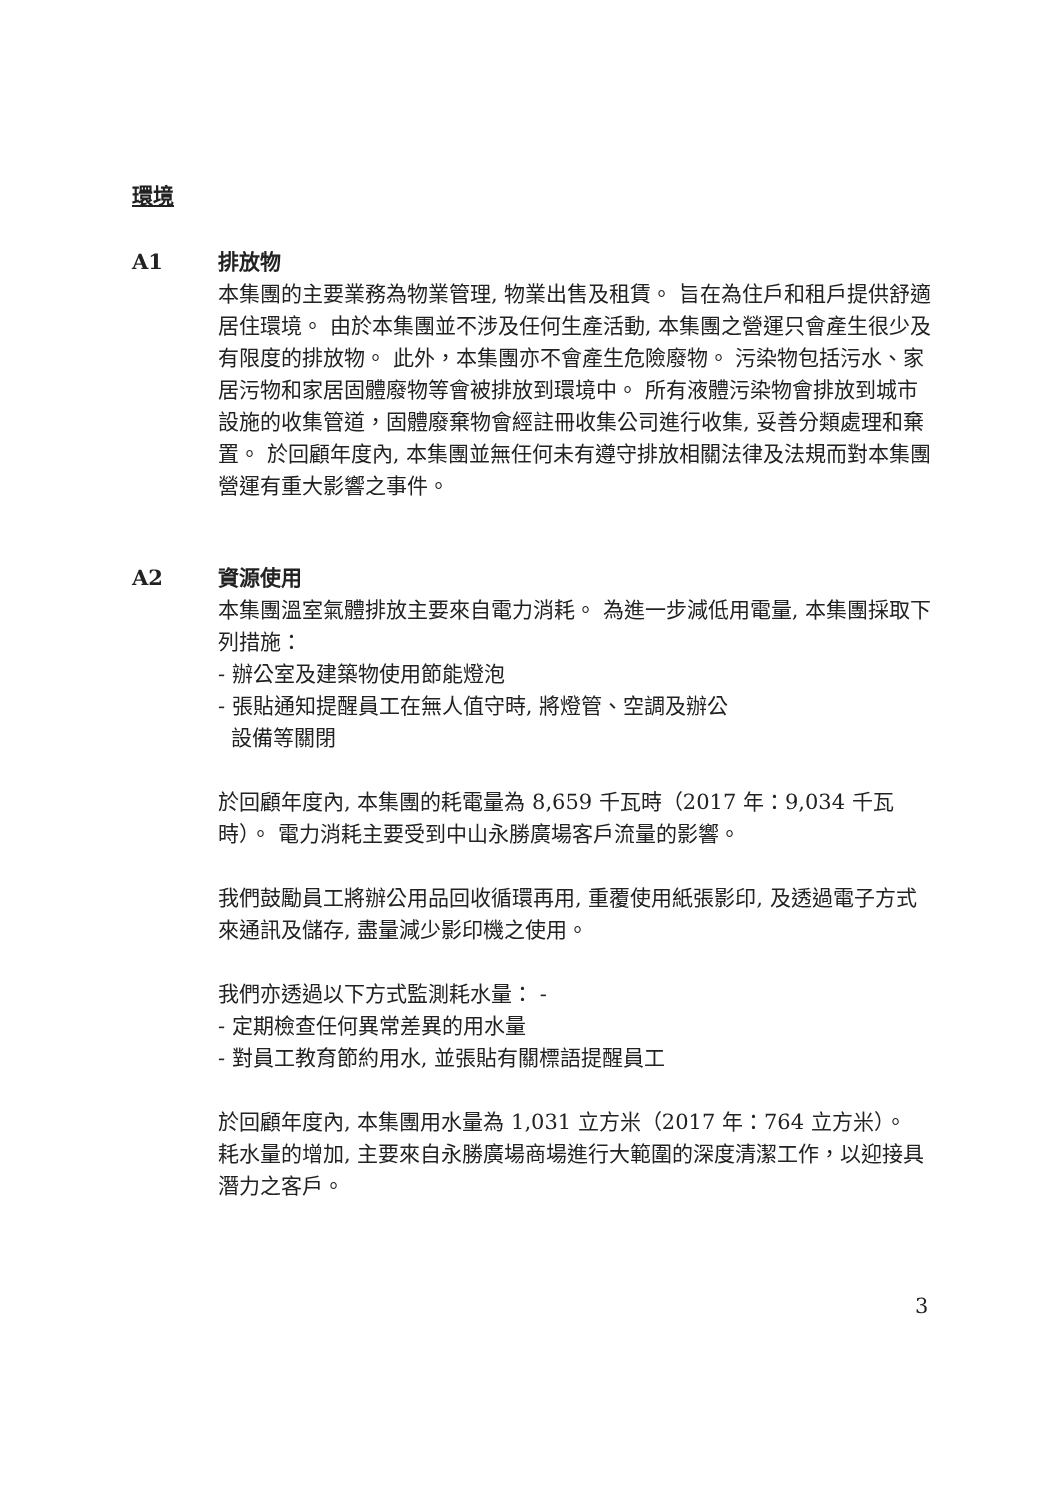環境
A1 排放物
本集團的主要業務為物業管理, 物業出售及租賃。 旨在為住戶和租戶提供舒適居住環境。 由於本集團並不涉及任何生產活動, 本集團之營運只會產生很少及有限度的排放物。 此外，本集團亦不會產生危險廢物。 污染物包括污水、家居污物和家居固體廢物等會被排放到環境中。 所有液體污染物會排放到城市設施的收集管道，固體廢棄物會經註冊收集公司進行收集, 妥善分類處理和棄置。 於回顧年度內, 本集團並無任何未有遵守排放相關法律及法規而對本集團營運有重大影響之事件。
A2 資源使用
本集團溫室氣體排放主要來自電力消耗。 為進一步減低用電量, 本集團採取下列措施：
- 辦公室及建築物使用節能燈泡
- 張貼通知提醒員工在無人值守時, 將燈管、空調及辦公
設備等關閉
於回顧年度內, 本集團的耗電量為 8,659 千瓦時（2017 年：9,034 千瓦時）。 電力消耗主要受到中山永勝廣場客戶流量的影響。
我們鼓勵員工將辦公用品回收循環再用, 重覆使用紙張影印, 及透過電子方式來通訊及儲存, 盡量減少影印機之使用。
我們亦透過以下方式監測耗水量： -
- 定期檢查任何異常差異的用水量
- 對員工教育節約用水, 並張貼有關標語提醒員工
於回顧年度內, 本集團用水量為 1,031 立方米（2017 年：764 立方米）。 耗水量的增加, 主要來自永勝廣場商場進行大範圍的深度清潔工作，以迎接具潛力之客戶。
3